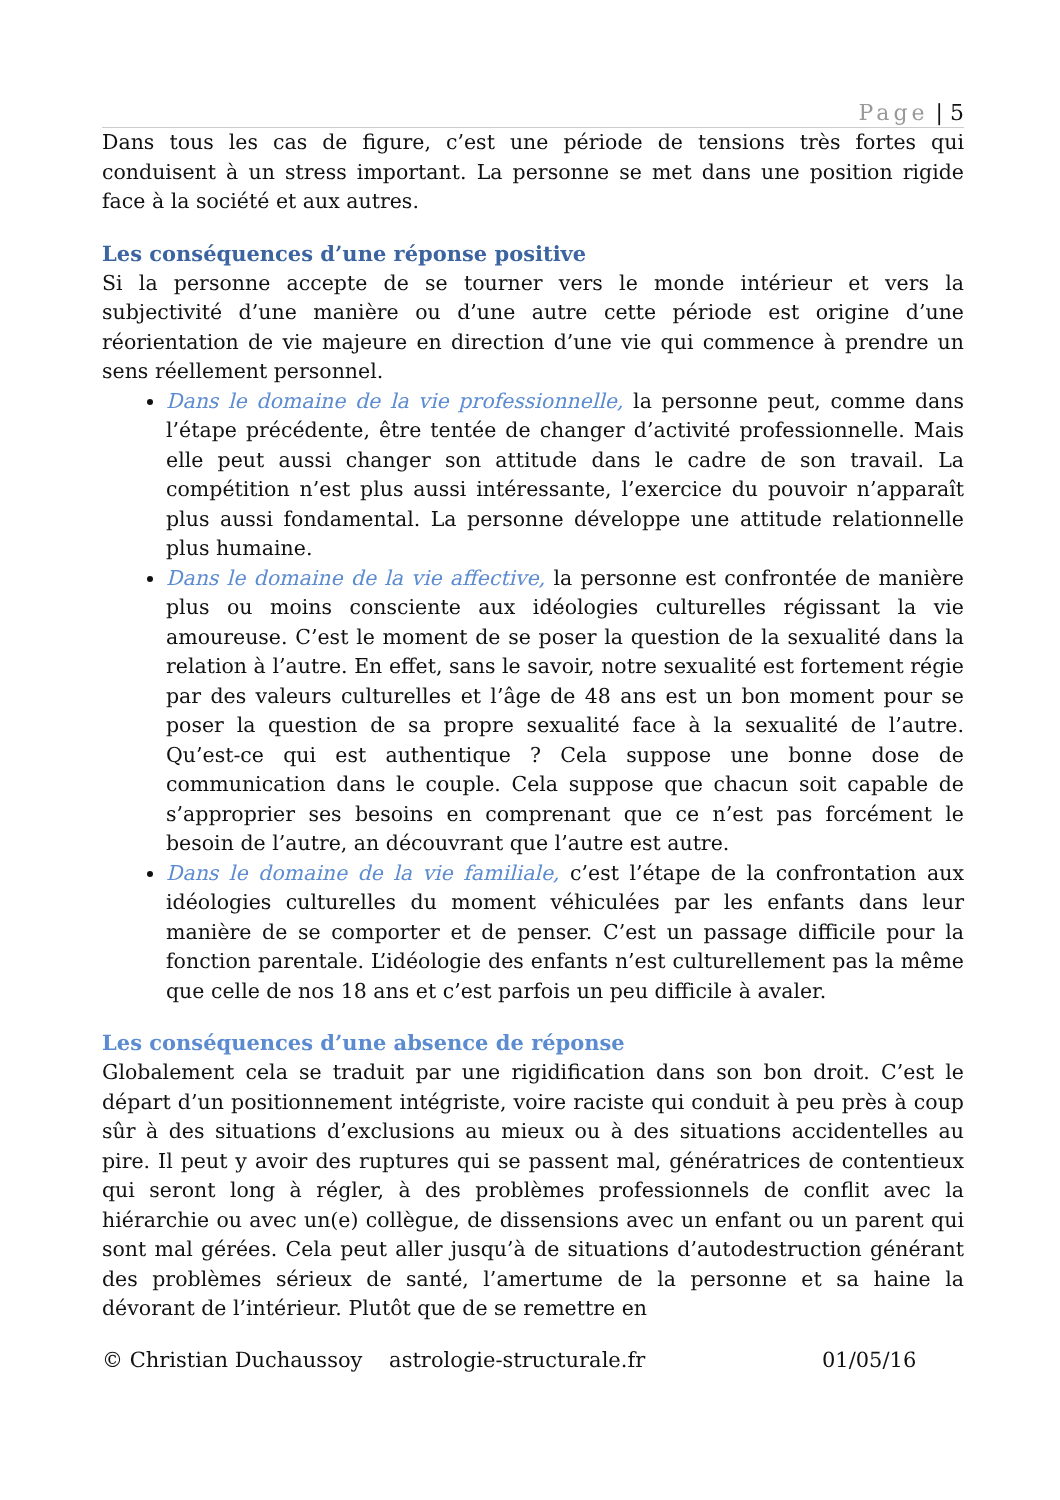Page | 5
Dans tous les cas de figure, c’est une période de tensions très fortes qui conduisent à un stress important. La personne se met dans une position rigide face à la société et aux autres.
Les conséquences d’une réponse positive
Si la personne accepte de se tourner vers le monde intérieur et vers la subjectivité d’une manière ou d’une autre cette période est origine d’une réorientation de vie majeure en direction d’une vie qui commence à prendre un sens réellement personnel.
Dans le domaine de la vie professionnelle, la personne peut, comme dans l’étape précédente, être tentée de changer d’activité professionnelle. Mais elle peut aussi changer son attitude dans le cadre de son travail. La compétition n’est plus aussi intéressante, l’exercice du pouvoir n’apparaît plus aussi fondamental. La personne développe une attitude relationnelle plus humaine.
Dans le domaine de la vie affective, la personne est confrontée de manière plus ou moins consciente aux idéologies culturelles régissant la vie amoureuse. C’est le moment de se poser la question de la sexualité dans la relation à l’autre. En effet, sans le savoir, notre sexualité est fortement régie par des valeurs culturelles et l’âge de 48 ans est un bon moment pour se poser la question de sa propre sexualité face à la sexualité de l’autre. Qu’est-ce qui est authentique ? Cela suppose une bonne dose de communication dans le couple. Cela suppose que chacun soit capable de s’approprier ses besoins en comprenant que ce n’est pas forcément le besoin de l’autre, an découvrant que l’autre est autre.
Dans le domaine de la vie familiale, c’est l’étape de la confrontation aux idéologies culturelles du moment véhiculées par les enfants dans leur manière de se comporter et de penser. C’est un passage difficile pour la fonction parentale. L’idéologie des enfants n’est culturellement pas la même que celle de nos 18 ans et c’est parfois un peu difficile à avaler.
Les conséquences d’une absence de réponse
Globalement cela se traduit par une rigidification dans son bon droit. C’est le départ d’un positionnement intégriste, voire raciste qui conduit à peu près à coup sûr à des situations d’exclusions au mieux ou à des situations accidentelles au pire. Il peut y avoir des ruptures qui se passent mal, génératrices de contentieux qui seront long à régler, à des problèmes professionnels de conflit avec la hiérarchie ou avec un(e) collègue, de dissensions avec un enfant ou un parent qui sont mal gérées. Cela peut aller jusqu’à de situations d’autodestruction générant des problèmes sérieux de santé, l’amertume de la personne et sa haine la dévorant de l’intérieur. Plutôt que de se remettre en
© Christian Duchaussoy astrologie-structurale.fr 01/05/16